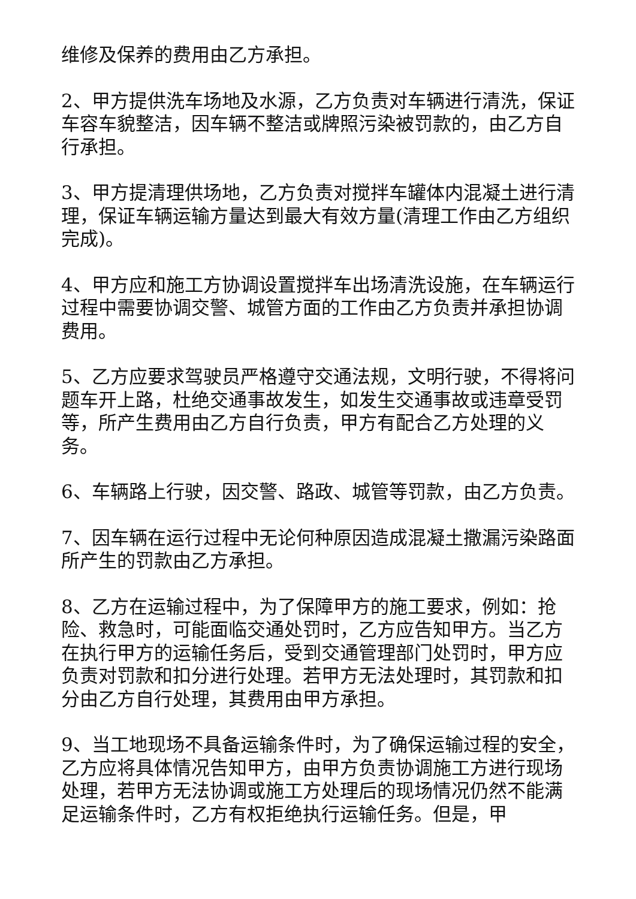维修及保养的费用由乙方承担。
2、甲方提供洗车场地及水源，乙方负责对车辆进行清洗，保证车容车貌整洁，因车辆不整洁或牌照污染被罚款的，由乙方自行承担。
3、甲方提清理供场地，乙方负责对搅拌车罐体内混凝土进行清理，保证车辆运输方量达到最大有效方量(清理工作由乙方组织完成)。
4、甲方应和施工方协调设置搅拌车出场清洗设施，在车辆运行过程中需要协调交警、城管方面的工作由乙方负责并承担协调费用。
5、乙方应要求驾驶员严格遵守交通法规，文明行驶，不得将问题车开上路，杜绝交通事故发生，如发生交通事故或违章受罚等，所产生费用由乙方自行负责，甲方有配合乙方处理的义务。
6、车辆路上行驶，因交警、路政、城管等罚款，由乙方负责。
7、因车辆在运行过程中无论何种原因造成混凝土撒漏污染路面所产生的罚款由乙方承担。
8、乙方在运输过程中，为了保障甲方的施工要求，例如：抢险、救急时，可能面临交通处罚时，乙方应告知甲方。当乙方在执行甲方的运输任务后，受到交通管理部门处罚时，甲方应负责对罚款和扣分进行处理。若甲方无法处理时，其罚款和扣分由乙方自行处理，其费用由甲方承担。
9、当工地现场不具备运输条件时，为了确保运输过程的安全，乙方应将具体情况告知甲方，由甲方负责协调施工方进行现场处理，若甲方无法协调或施工方处理后的现场情况仍然不能满足运输条件时，乙方有权拒绝执行运输任务。但是，甲